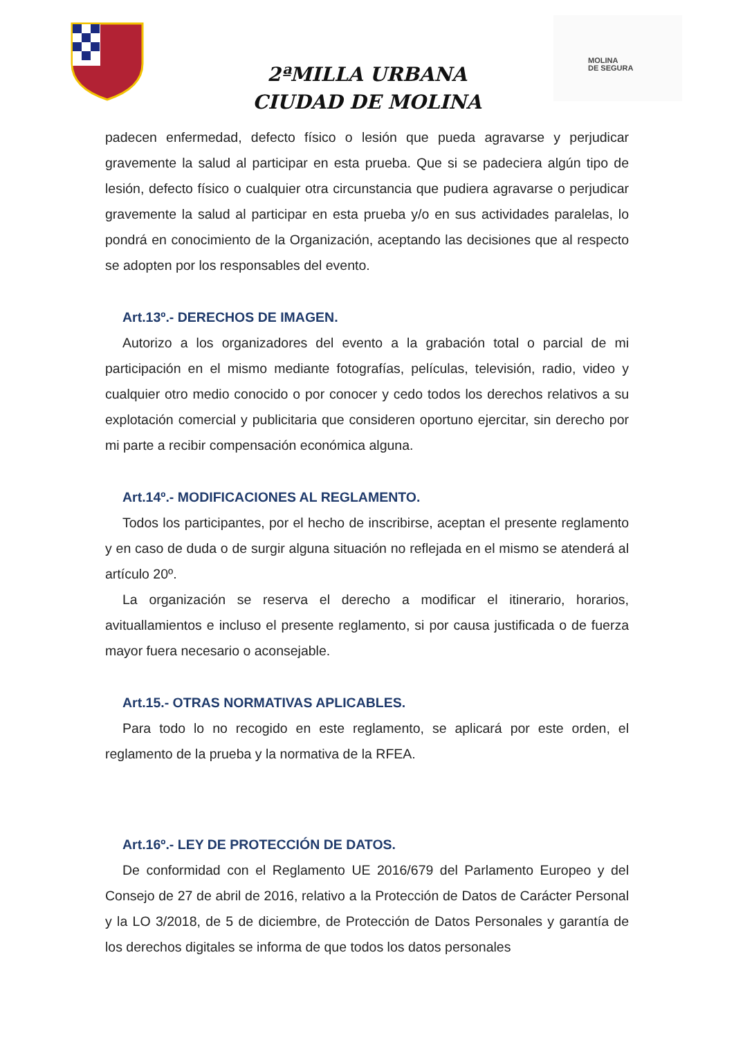MOLINA
DE SEGURA
2ªMILLA URBANA
CIUDAD DE MOLINA
padecen enfermedad, defecto físico o lesión que pueda agravarse y perjudicar gravemente la salud al participar en esta prueba. Que si se padeciera algún tipo de lesión, defecto físico o cualquier otra circunstancia que pudiera agravarse o perjudicar gravemente la salud al participar en esta prueba y/o en sus actividades paralelas, lo pondrá en conocimiento de la Organización, aceptando las decisiones que al respecto se adopten por los responsables del evento.
Art.13º.- DERECHOS DE IMAGEN.
Autorizo a los organizadores del evento a la grabación total o parcial de mi participación en el mismo mediante fotografías, películas, televisión, radio, video y cualquier otro medio conocido o por conocer y cedo todos los derechos relativos a su explotación comercial y publicitaria que consideren oportuno ejercitar, sin derecho por mi parte a recibir compensación económica alguna.
Art.14º.- MODIFICACIONES AL REGLAMENTO.
Todos los participantes, por el hecho de inscribirse, aceptan el presente reglamento y en caso de duda o de surgir alguna situación no reflejada en el mismo se atenderá al artículo 20º.
La organización se reserva el derecho a modificar el itinerario, horarios, avituallamientos e incluso el presente reglamento, si por causa justificada o de fuerza mayor fuera necesario o aconsejable.
Art.15.- OTRAS NORMATIVAS APLICABLES.
Para todo lo no recogido en este reglamento, se aplicará por este orden, el reglamento de la prueba y la normativa de la RFEA.
Art.16º.- LEY DE PROTECCIÓN DE DATOS.
De conformidad con el Reglamento UE 2016/679 del Parlamento Europeo y del Consejo de 27 de abril de 2016, relativo a la Protección de Datos de Carácter Personal y la LO 3/2018, de 5 de diciembre, de Protección de Datos Personales y garantía de los derechos digitales se informa de que todos los datos personales